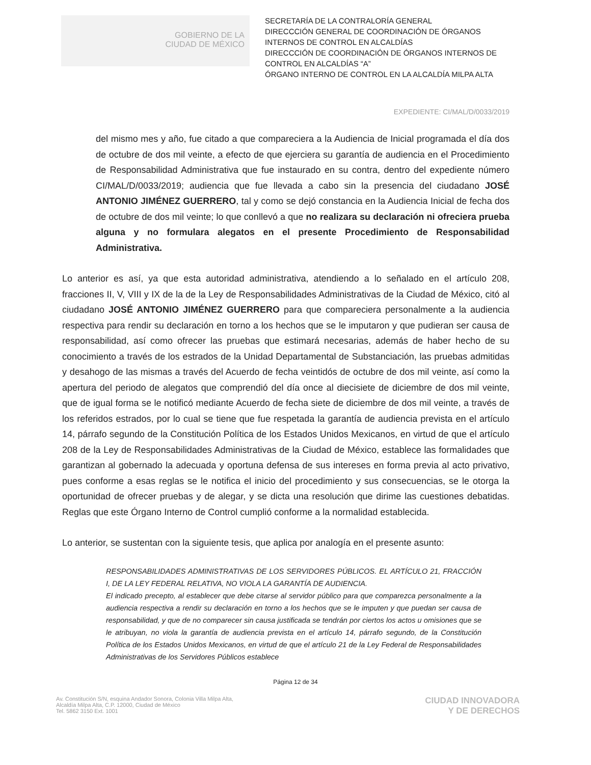GOBIERNO DE LA
CIUDAD DE MÉXICO
SECRETARÍA DE LA CONTRALORÍA GENERAL
DIRECCCIÓN GENERAL DE COORDINACIÓN DE ÓRGANOS INTERNOS DE CONTROL EN ALCALDÍAS
DIRECCCIÓN DE COORDINACIÓN DE ÓRGANOS INTERNOS DE CONTROL EN ALCALDÍAS “A”
ÓRGANO INTERNO DE CONTROL EN LA ALCALDÍA MILPA ALTA
EXPEDIENTE: CI/MAL/D/0033/2019
del mismo mes y año, fue citado a que compareciera a la Audiencia de Inicial programada el día dos de octubre de dos mil veinte, a efecto de que ejerciera su garantía de audiencia en el Procedimiento de Responsabilidad Administrativa que fue instaurado en su contra, dentro del expediente número CI/MAL/D/0033/2019; audiencia que fue llevada a cabo sin la presencia del ciudadano JOSÉ ANTONIO JIMÉNEZ GUERRERO, tal y como se dejó constancia en la Audiencia Inicial de fecha dos de octubre de dos mil veinte; lo que conllevó a que no realizara su declaración ni ofreciera prueba alguna y no formulara alegatos en el presente Procedimiento de Responsabilidad Administrativa.
Lo anterior es así, ya que esta autoridad administrativa, atendiendo a lo señalado en el artículo 208, fracciones II, V, VIII y IX de la de la Ley de Responsabilidades Administrativas de la Ciudad de México, citó al ciudadano JOSÉ ANTONIO JIMÉNEZ GUERRERO para que compareciera personalmente a la audiencia respectiva para rendir su declaración en torno a los hechos que se le imputaron y que pudieran ser causa de responsabilidad, así como ofrecer las pruebas que estimará necesarias, además de haber hecho de su conocimiento a través de los estrados de la Unidad Departamental de Substanciación, las pruebas admitidas y desahogo de las mismas a través del Acuerdo de fecha veintidós de octubre de dos mil veinte, así como la apertura del periodo de alegatos que comprendió del día once al diecisiete de diciembre de dos mil veinte, que de igual forma se le notificó mediante Acuerdo de fecha siete de diciembre de dos mil veinte, a través de los referidos estrados, por lo cual se tiene que fue respetada la garantía de audiencia prevista en el artículo 14, párrafo segundo de la Constitución Política de los Estados Unidos Mexicanos, en virtud de que el artículo 208 de la Ley de Responsabilidades Administrativas de la Ciudad de México, establece las formalidades que garantizan al gobernado la adecuada y oportuna defensa de sus intereses en forma previa al acto privativo, pues conforme a esas reglas se le notifica el inicio del procedimiento y sus consecuencias, se le otorga la oportunidad de ofrecer pruebas y de alegar, y se dicta una resolución que dirime las cuestiones debatidas. Reglas que este Órgano Interno de Control cumplió conforme a la normalidad establecida.
Lo anterior, se sustentan con la siguiente tesis, que aplica por analogía en el presente asunto:
RESPONSABILIDADES ADMINISTRATIVAS DE LOS SERVIDORES PÚBLICOS. EL ARTÍCULO 21, FRACCIÓN I, DE LA LEY FEDERAL RELATIVA, NO VIOLA LA GARANTÍA DE AUDIENCIA.
El indicado precepto, al establecer que debe citarse al servidor público para que comparezca personalmente a la audiencia respectiva a rendir su declaración en torno a los hechos que se le imputen y que puedan ser causa de responsabilidad, y que de no comparecer sin causa justificada se tendrán por ciertos los actos u omisiones que se le atribuyan, no viola la garantía de audiencia prevista en el artículo 14, párrafo segundo, de la Constitución Política de los Estados Unidos Mexicanos, en virtud de que el artículo 21 de la Ley Federal de Responsabilidades Administrativas de los Servidores Públicos establece
Página 12 de 34
Av. Constitución S/N, esquina Andador Sonora, Colonia Villa Milpa Alta,
Alcaldía Milpa Alta, C.P. 12000, Ciudad de México
Tel. 5862 3150 Ext. 1001
CIUDAD INNOVADORA
Y DE DERECHOS